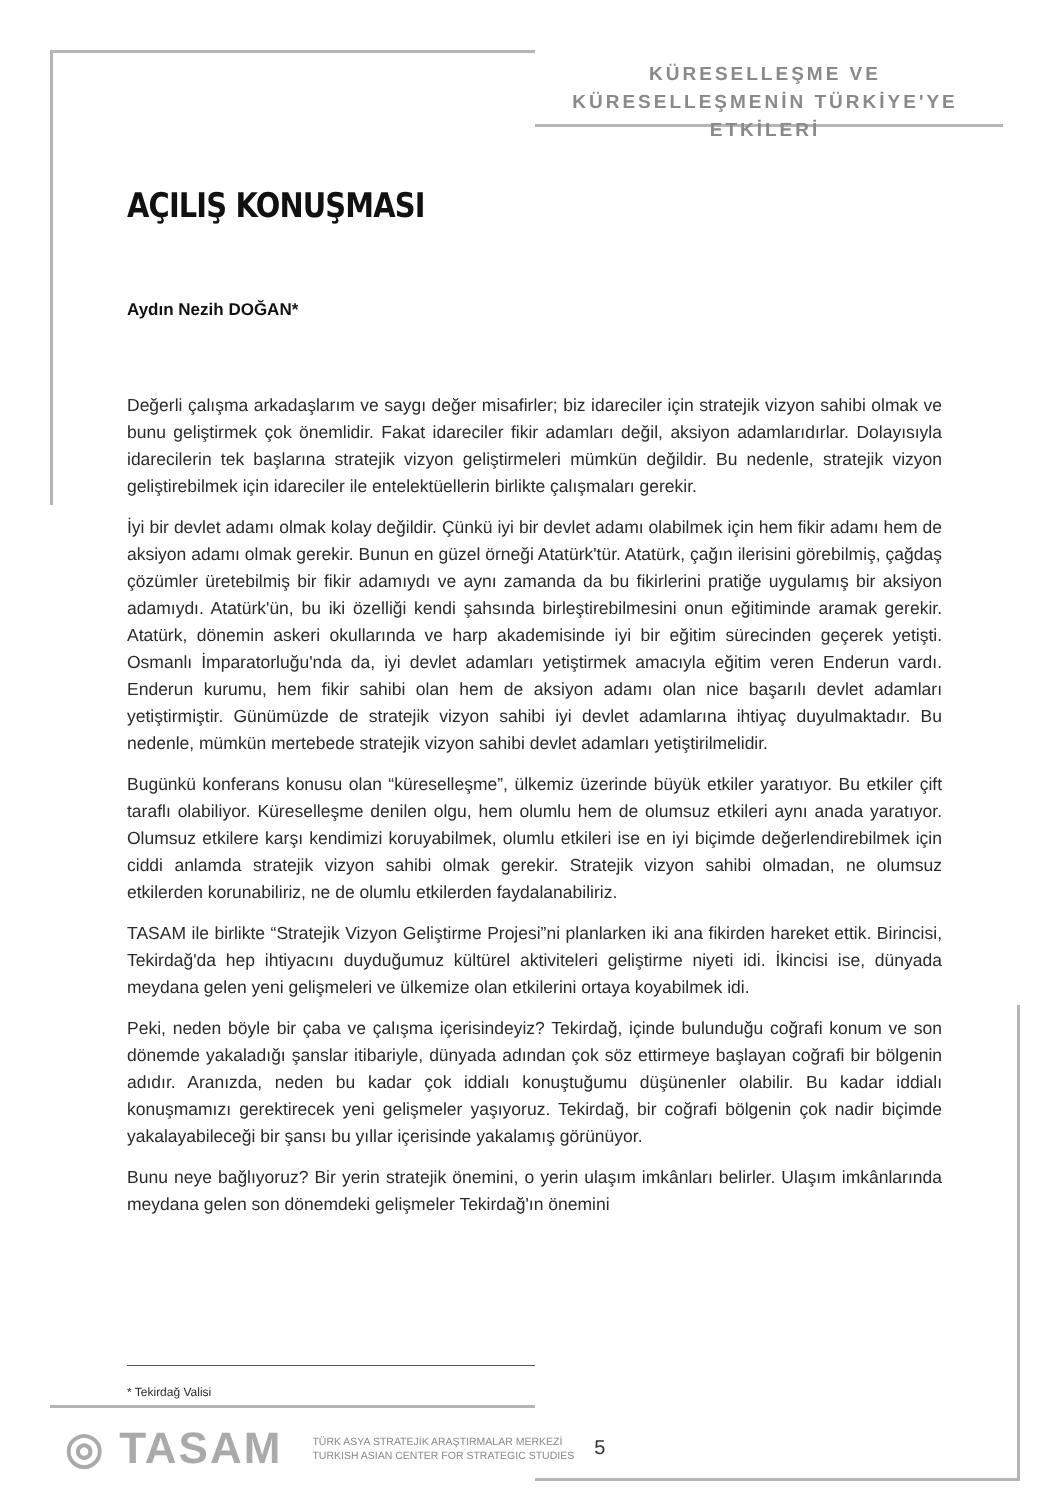KÜRESELLEŞME VE
KÜRESELLEŞMENİN TÜRKİYE'YE ETKİLERİ
AÇILIŞ KONUŞMASI
Aydın Nezih DOĞAN*
Değerli çalışma arkadaşlarım ve saygı değer misafirler; biz idareciler için stratejik vizyon sahibi olmak ve bunu geliştirmek çok önemlidir. Fakat idareciler fikir adamları değil, aksiyon adamlarıdırlar. Dolayısıyla idarecilerin tek başlarına stratejik vizyon geliştirmeleri mümkün değildir. Bu nedenle, stratejik vizyon geliştirebilmek için idareciler ile entelektüellerin birlikte çalışmaları gerekir.
İyi bir devlet adamı olmak kolay değildir. Çünkü iyi bir devlet adamı olabilmek için hem fikir adamı hem de aksiyon adamı olmak gerekir. Bunun en güzel örneği Atatürk'tür. Atatürk, çağın ilerisini görebilmiş, çağdaş çözümler üretebilmiş bir fikir adamıydı ve aynı zamanda da bu fikirlerini pratiğe uygulamış bir aksiyon adamıydı. Atatürk'ün, bu iki özelliği kendi şahsında birleştirebilmesini onun eğitiminde aramak gerekir. Atatürk, dönemin askeri okullarında ve harp akademisinde iyi bir eğitim sürecinden geçerek yetişti. Osmanlı İmparatorluğu'nda da, iyi devlet adamları yetiştirmek amacıyla eğitim veren Enderun vardı. Enderun kurumu, hem fikir sahibi olan hem de aksiyon adamı olan nice başarılı devlet adamları yetiştirmiştir. Günümüzde de stratejik vizyon sahibi iyi devlet adamlarına ihtiyaç duyulmaktadır. Bu nedenle, mümkün mertebede stratejik vizyon sahibi devlet adamları yetiştirilmelidir.
Bugünkü konferans konusu olan “küreselleşme”, ülkemiz üzerinde büyük etkiler yaratıyor. Bu etkiler çift taraflı olabiliyor. Küreselleşme denilen olgu, hem olumlu hem de olumsuz etkileri aynı anada yaratıyor. Olumsuz etkilere karşı kendimizi koruyabilmek, olumlu etkileri ise en iyi biçimde değerlendirebilmek için ciddi anlamda stratejik vizyon sahibi olmak gerekir. Stratejik vizyon sahibi olmadan, ne olumsuz etkilerden korunabiliriz, ne de olumlu etkilerden faydalanabiliriz.
TASAM ile birlikte “Stratejik Vizyon Geliştirme Projesi”ni planlarken iki ana fikirden hareket ettik. Birincisi, Tekirdağ'da hep ihtiyacını duyduğumuz kültürel aktiviteleri geliştirme niyeti idi. İkincisi ise, dünyada meydana gelen yeni gelişmeleri ve ülkemize olan etkilerini ortaya koyabilmek idi.
Peki, neden böyle bir çaba ve çalışma içerisindeyiz? Tekirdağ, içinde bulunduğu coğrafi konum ve son dönemde yakaladığı şanslar itibariyle, dünyada adından çok söz ettirmeye başlayan coğrafi bir bölgenin adıdır. Aranızda, neden bu kadar çok iddialı konuştuğumu düşünenler olabilir. Bu kadar iddialı konuşmamızı gerektirecek yeni gelişmeler yaşıyoruz. Tekirdağ, bir coğrafi bölgenin çok nadir biçimde yakalayabileceği bir şansı bu yıllar içerisinde yakalamış görünüyor.
Bunu neye bağlıyoruz? Bir yerin stratejik önemini, o yerin ulaşım imkânları belirler. Ulaşım imkânlarında meydana gelen son dönemdeki gelişmeler Tekirdağ'ın önemini
* Tekirdağ Valisi
◎ TASAM
TÜRK ASYA STRATEJİK ARAŞTIRMALAR MERKEZİ
TURKISH ASIAN CENTER FOR STRATEGIC STUDIES
5